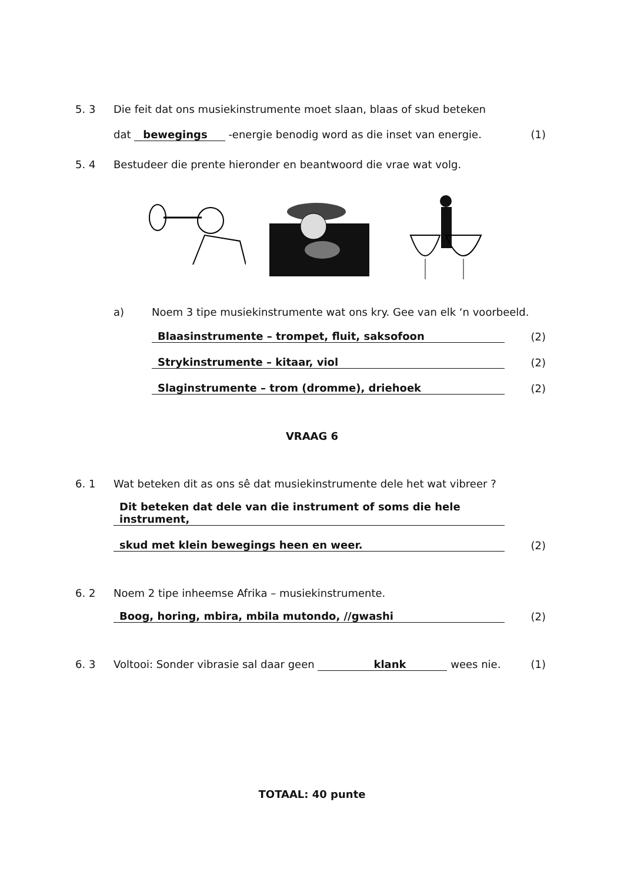5. 3
Die feit dat ons musiekinstrumente moet slaan, blaas of skud beteken
dat bewegings -energie benodig word as die inset van energie.
(1)
5. 4
Bestudeer die prente hieronder en beantwoord die vrae wat volg.
a) Noem 3 tipe musiekinstrumente wat ons kry. Gee van elk ‘n voorbeeld.
Blaasinstrumente – trompet, fluit, saksofoon
(2)
Strykinstrumente – kitaar, viol
(2)
Slaginstrumente – trom (dromme), driehoek
(2)
VRAAG 6
6. 1
Wat beteken dit as ons sê dat musiekinstrumente dele het wat vibreer ?
Dit beteken dat dele van die instrument of soms die hele instrument,
skud met klein bewegings heen en weer.
(2)
6. 2
Noem 2 tipe inheemse Afrika – musiekinstrumente.
Boog, horing, mbira, mbila mutondo, //gwashi
(2)
6. 3
Voltooi: Sonder vibrasie sal daar geen klank wees nie.
(1)
TOTAAL: 40 punte